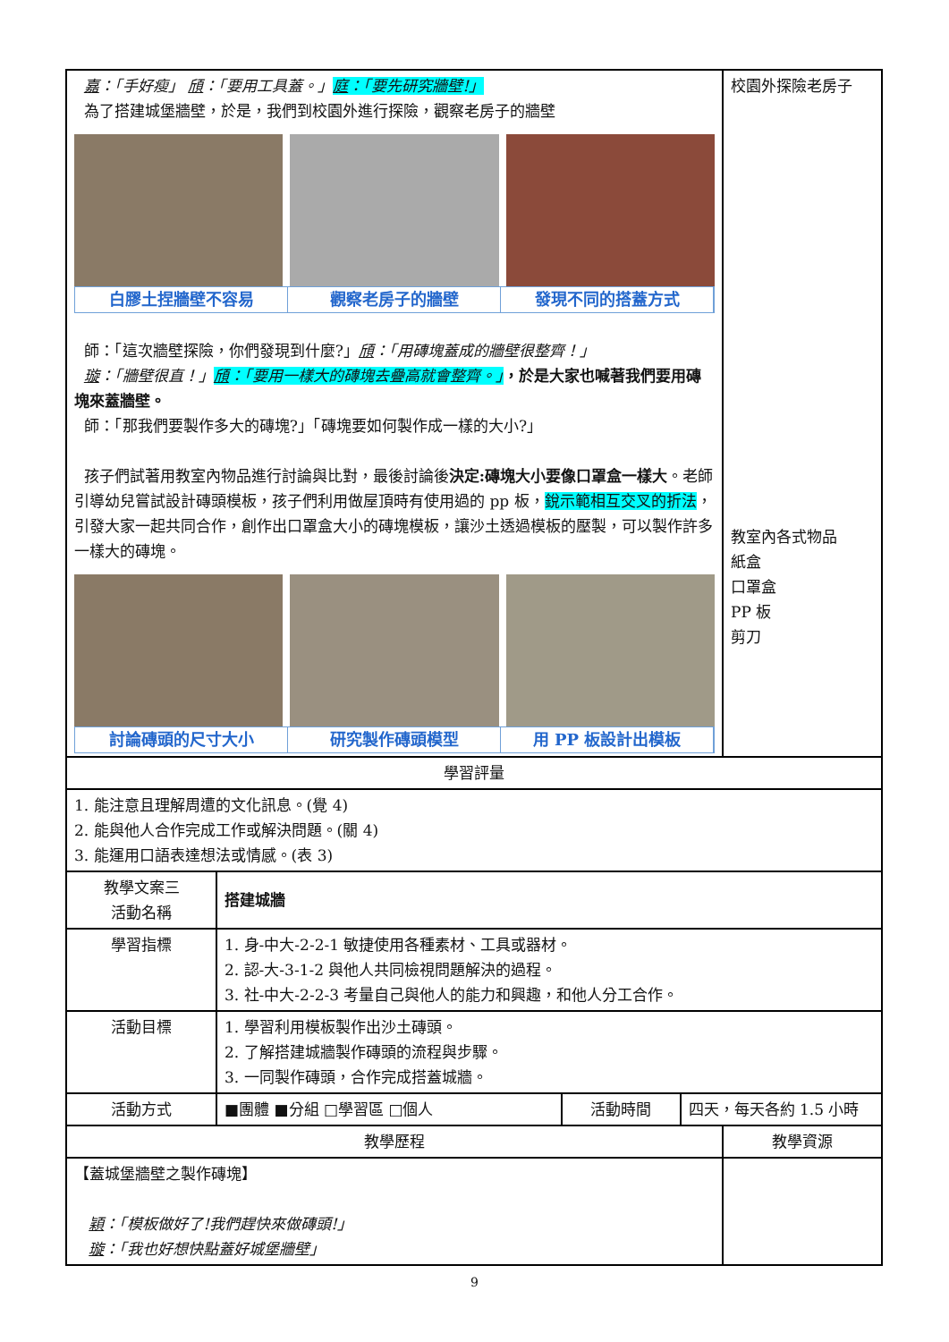| 嘉 ：「手好瘦」 頎 ：「要用工具蓋。」 庭 ：「要先研究牆壁!」 為了搭建城堡牆壁，於是，我們到校園外進行探險，觀察老房子的牆壁 白膠土捏牆壁不容易 觀察老房子的牆壁 發現不同的搭蓋方式 師：「這次牆壁探險，你們發現到什麼?」 頎 ：「用磚塊蓋成的牆壁很整齊！」 璇 ：「牆壁很直！」 頎 ：「要用一樣大的磚塊去疊高就會整齊。」 ，於是大家也喊著我們要用磚塊來蓋牆壁。 師：「那我們要製作多大的磚塊?」「磚塊要如何製作成一樣的大小?」 孩子們試著用教室內物品進行討論與比對，最後討論後 決定:磚塊大小要像口罩盒一樣大 。老師引導幼兒嘗試設計磚頭模板，孩子們利用做屋頂時有使用過的 pp 板， 銳示範相互交叉的折法 ，引發大家一起共同合作，創作出口罩盒大小的磚塊模板，讓沙土透過模板的壓製，可以製作許多一樣大的磚塊。 討論磚頭的尺寸大小 研究製作磚頭模型 用 PP 板設計出模板 | | | | 校園外探險老房子 教室內各式物品 紙盒 口罩盒 PP 板 剪刀 |
| 學習評量 | | | | |
| 1. 能注意且理解周遭的文化訊息。(覺 4) 2. 能與他人合作完成工作或解決問題。(關 4) 3. 能運用口語表達想法或情感。(表 3) | | | | |
| 教學文案三 活動名稱 | 搭建城牆 | | | |
| 學習指標 | 1. 身-中大-2-2-1 敏捷使用各種素材、工具或器材。 2. 認-大-3-1-2 與他人共同檢視問題解決的過程。 3. 社-中大-2-2-3 考量自己與他人的能力和興趣，和他人分工合作。 | | | |
| 活動目標 | 1. 學習利用模板製作出沙土磚頭。 2. 了解搭建城牆製作磚頭的流程與步驟。 3. 一同製作磚頭，合作完成搭蓋城牆。 | | | |
| 活動方式 | ■團體 ■分組 □學習區 □個人 | 活動時間 | 四天，每天各約 1.5 小時 | |
| 教學歷程 | | | | 教學資源 |
| 【蓋城堡牆壁之製作磚塊】 穎 ：「模板做好了!我們趕快來做磚頭!」 璇 ：「我也好想快點蓋好城堡牆壁」 | | | | |
9